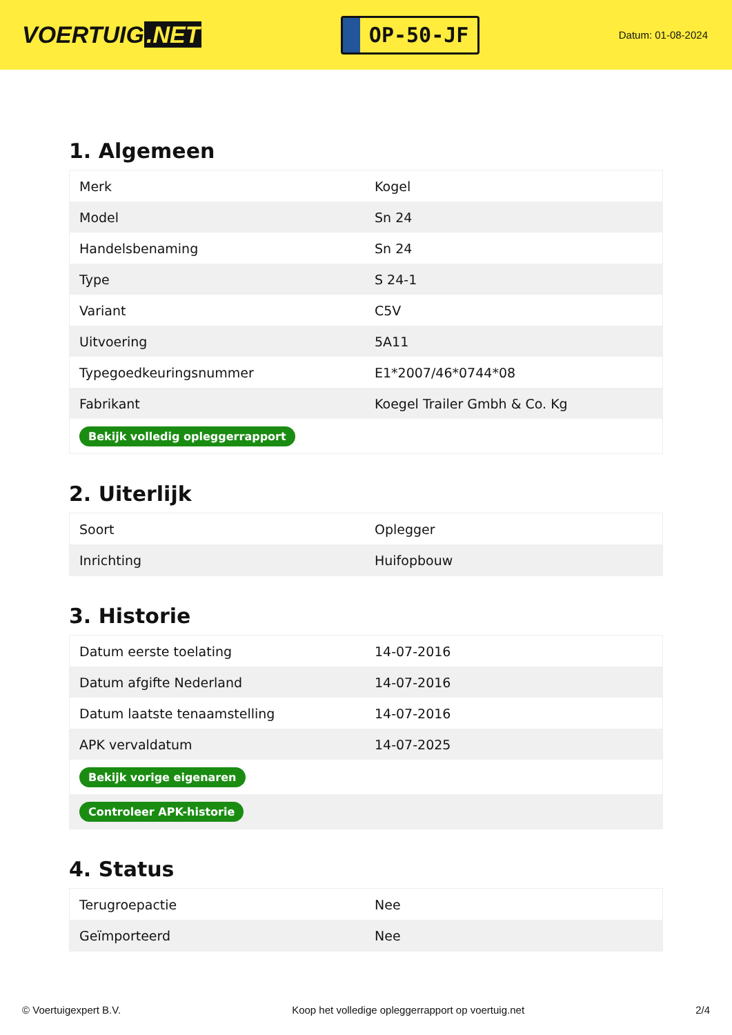VOERTUIG.NET
OP-50-JF
Datum: 01-08-2024
1. Algemeen
| Merk | Kogel |
| Model | Sn 24 |
| Handelsbenaming | Sn 24 |
| Type | S 24-1 |
| Variant | C5V |
| Uitvoering | 5A11 |
| Typegoedkeuringsnummer | E1*2007/46*0744*08 |
| Fabrikant | Koegel Trailer Gmbh & Co. Kg |
| Bekijk volledig opleggerrapport | |
2. Uiterlijk
| Soort | Oplegger |
| Inrichting | Huifopbouw |
3. Historie
| Datum eerste toelating | 14-07-2016 |
| Datum afgifte Nederland | 14-07-2016 |
| Datum laatste tenaamstelling | 14-07-2016 |
| APK vervaldatum | 14-07-2025 |
| Bekijk vorige eigenaren | |
| Controleer APK-historie | |
4. Status
| Terugroepactie | Nee |
| Geïmporteerd | Nee |
© Voertuigexpert B.V. Koop het volledige opleggerrapport op voertuig.net 2/4